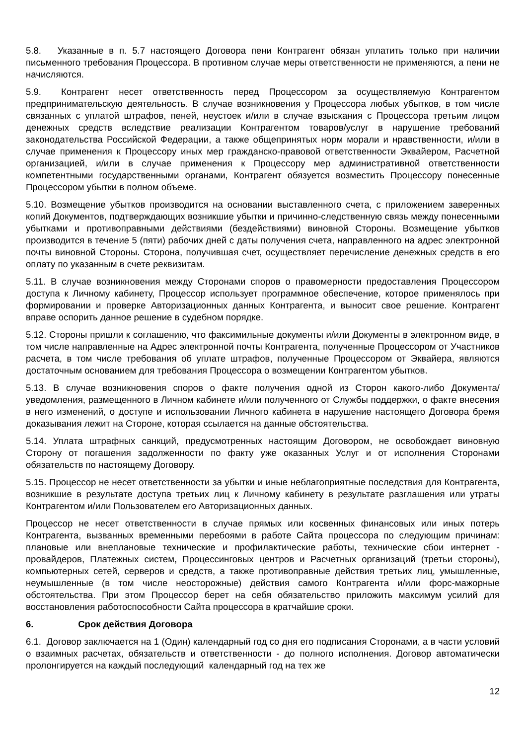5.8. Указанные в п. 5.7 настоящего Договора пени Контрагент обязан уплатить только при наличии письменного требования Процессора. В противном случае меры ответственности не применяются, а пени не начисляются.
5.9. Контрагент несет ответственность перед Процессором за осуществляемую Контрагентом предпринимательскую деятельность. В случае возникновения у Процессора любых убытков, в том числе связанных с уплатой штрафов, пеней, неустоек и/или в случае взыскания с Процессора третьим лицом денежных средств вследствие реализации Контрагентом товаров/услуг в нарушение требований законодательства Российской Федерации, а также общепринятых норм морали и нравственности, и/или в случае применения к Процессору иных мер гражданско-правовой ответственности Эквайером, Расчетной организацией, и/или в случае применения к Процессору мер административной ответственности компетентными государственными органами, Контрагент обязуется возместить Процессору понесенные Процессором убытки в полном объеме.
5.10. Возмещение убытков производится на основании выставленного счета, с приложением заверенных копий Документов, подтверждающих возникшие убытки и причинно-следственную связь между понесенными убытками и противоправными действиями (бездействиями) виновной Стороны. Возмещение убытков производится в течение 5 (пяти) рабочих дней с даты получения счета, направленного на адрес электронной почты виновной Стороны. Сторона, получившая счет, осуществляет перечисление денежных средств в его оплату по указанным в счете реквизитам.
5.11. В случае возникновения между Сторонами споров о правомерности предоставления Процессором доступа к Личному кабинету, Процессор использует программное обеспечение, которое применялось при формировании и проверке Авторизационных данных Контрагента, и выносит свое решение. Контрагент вправе оспорить данное решение в судебном порядке.
5.12. Стороны пришли к соглашению, что факсимильные документы и/или Документы в электронном виде, в том числе направленные на Адрес электронной почты Контрагента, полученные Процессором от Участников расчета, в том числе требования об уплате штрафов, полученные Процессором от Эквайера, являются достаточным основанием для требования Процессора о возмещении Контрагентом убытков.
5.13. В случае возникновения споров о факте получения одной из Сторон какого-либо Документа/уведомления, размещенного в Личном кабинете и/или полученного от Службы поддержки, о факте внесения в него изменений, о доступе и использовании Личного кабинета в нарушение настоящего Договора бремя доказывания лежит на Стороне, которая ссылается на данные обстоятельства.
5.14. Уплата штрафных санкций, предусмотренных настоящим Договором, не освобождает виновную Сторону от погашения задолженности по факту уже оказанных Услуг и от исполнения Сторонами обязательств по настоящему Договору.
5.15. Процессор не несет ответственности за убытки и иные неблагоприятные последствия для Контрагента, возникшие в результате доступа третьих лиц к Личному кабинету в результате разглашения или утраты Контрагентом и/или Пользователем его Авторизационных данных.
Процессор не несет ответственности в случае прямых или косвенных финансовых или иных потерь Контрагента, вызванных временными перебоями в работе Сайта процессора по следующим причинам: плановые или внеплановые технические и профилактические работы, технические сбои интернет - провайдеров, Платежных систем, Процессинговых центров и Расчетных организаций (третьи стороны), компьютерных сетей, серверов и средств, а также противоправные действия третьих лиц, умышленные, неумышленные (в том числе неосторожные) действия самого Контрагента и/или форс-мажорные обстоятельства. При этом Процессор берет на себя обязательство приложить максимум усилий для восстановления работоспособности Сайта процессора в кратчайшие сроки.
6. Срок действия Договора
6.1. Договор заключается на 1 (Один) календарный год со дня его подписания Сторонами, а в части условий о взаимных расчетах, обязательств и ответственности - до полного исполнения. Договор автоматически пролонгируется на каждый последующий календарный год на тех же
12